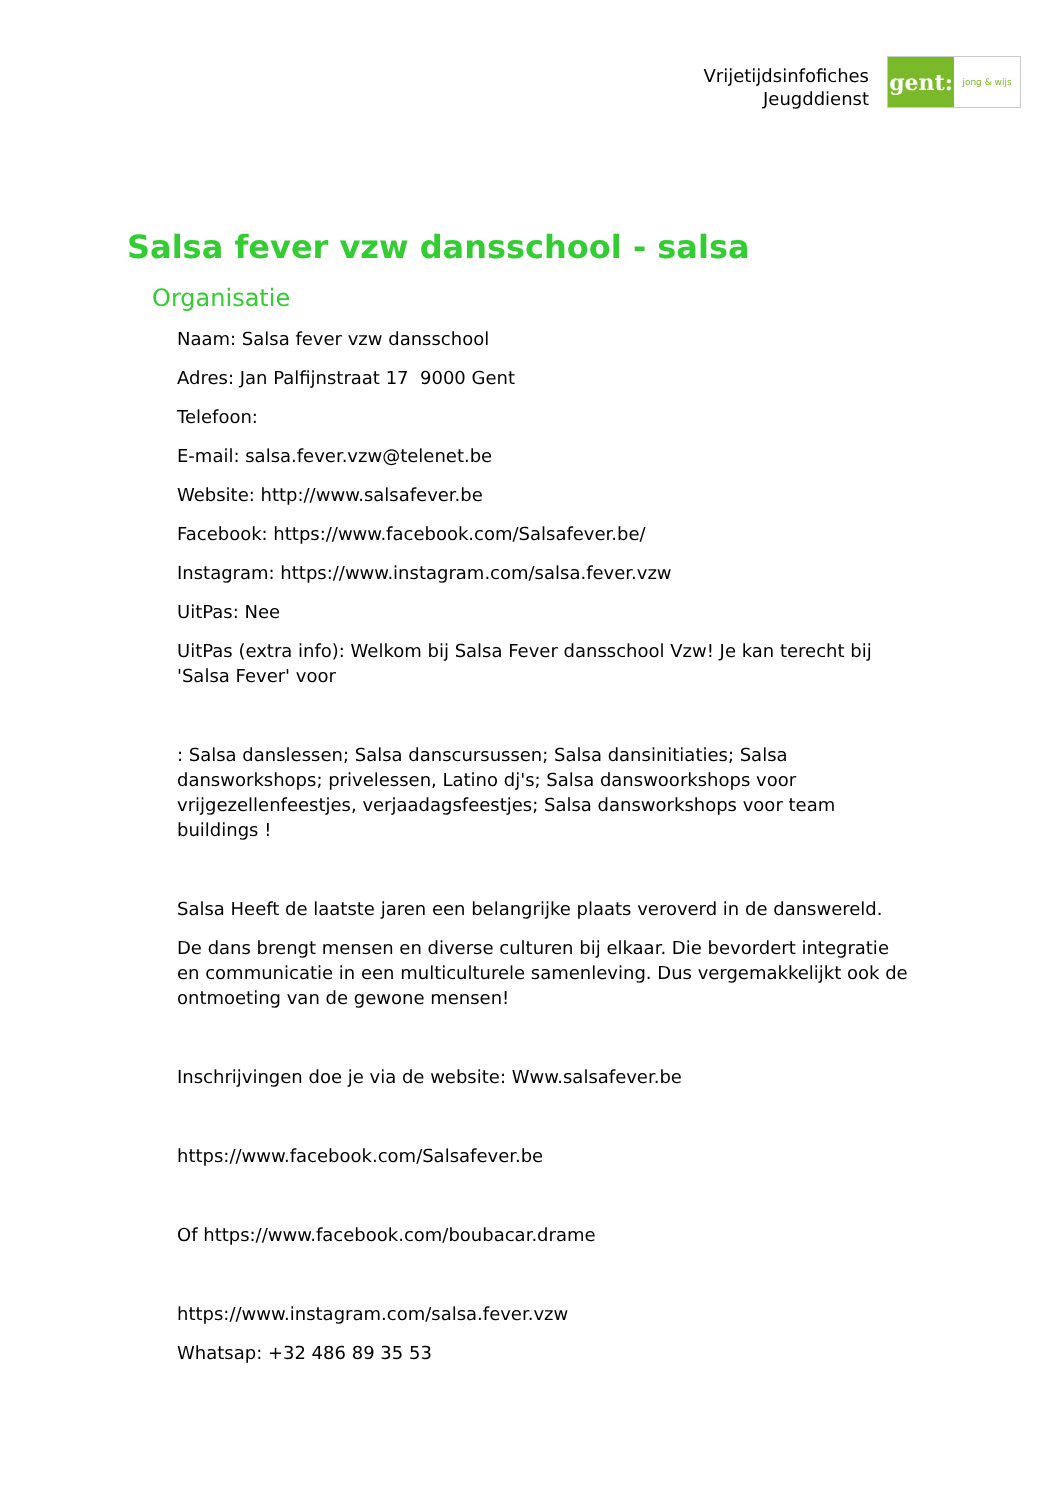Vrijetijdsinfofiches
Jeugddienst
gent:
jong & wijs
Salsa fever vzw dansschool - salsa
Organisatie
Naam: Salsa fever vzw dansschool
Adres: Jan Palfijnstraat 17 9000 Gent
Telefoon:
E-mail: salsa.fever.vzw@telenet.be
Website: http://www.salsafever.be
Facebook: https://www.facebook.com/Salsafever.be/
Instagram: https://www.instagram.com/salsa.fever.vzw
UitPas: Nee
UitPas (extra info): Welkom bij Salsa Fever dansschool Vzw! Je kan terecht bij 'Salsa Fever' voor
: Salsa danslessen; Salsa danscursussen; Salsa dansinitiaties; Salsa dansworkshops; privelessen, Latino dj's; Salsa danswoorkshops voor vrijgezellenfeestjes, verjaadagsfeestjes; Salsa dansworkshops voor team buildings !
Salsa Heeft de laatste jaren een belangrijke plaats veroverd in de danswereld.
De dans brengt mensen en diverse culturen bij elkaar. Die bevordert integratie en communicatie in een multiculturele samenleving. Dus vergemakkelijkt ook de ontmoeting van de gewone mensen!
Inschrijvingen doe je via de website: Www.salsafever.be
https://www.facebook.com/Salsafever.be
Of https://www.facebook.com/boubacar.drame
https://www.instagram.com/salsa.fever.vzw
Whatsap: +32 486 89 35 53